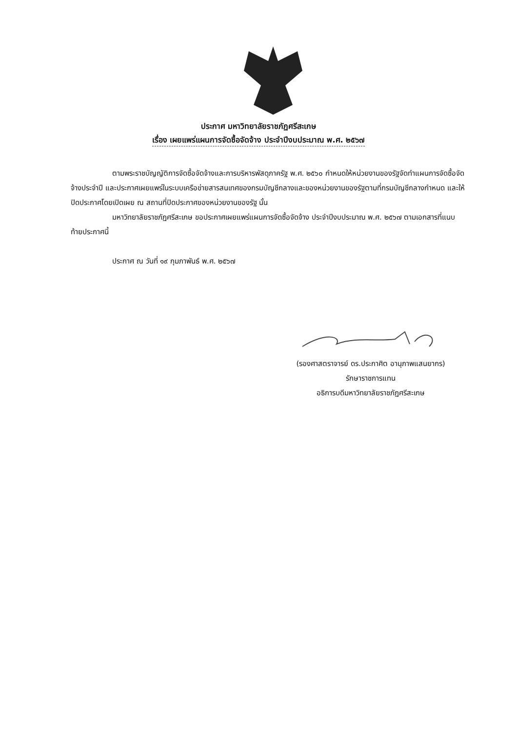ประกาศ มหาวิทยาลัยราชภัฏศรีสะเกษ
เรื่อง เผยแพร่แผนการจัดซื้อจัดจ้าง ประจำปีงบประมาณ พ.ศ. ๒๕๖๗
ตามพระราชบัญญัติการจัดซื้อจัดจ้างและการบริหารพัสดุภาครัฐ พ.ศ. ๒๕๖๐ กำหนดให้หน่วยงานของรัฐจัดทำแผนการจัดซื้อจัดจ้างประจำปี และประกาศเผยแพร่ในระบบเครือข่ายสารสนเทศของกรมบัญชีกลางและของหน่วยงานของรัฐตามที่กรมบัญชีกลางกำหนด และให้ปิดประกาศโดยเปิดเผย ณ สถานที่ปิดประกาศของหน่วยงานของรัฐ นั้น
มหาวิทยาลัยราชภัฏศรีสะเกษ ขอประกาศเผยแพร่แผนการจัดซื้อจัดจ้าง ประจำปีงบประมาณ พ.ศ. ๒๕๖๗ ตามเอกสารที่แนบท้ายประกาศนี้
ประกาศ ณ วันที่ ๑๙ กุมภาพันธ์ พ.ศ. ๒๕๖๗
(รองศาสตราจารย์ ดร.ประกาศิต อานุภาพแสนยากร)
รักษาราชการแทน
อธิการบดีมหาวิทยาลัยราชภัฏศรีสะเกษ